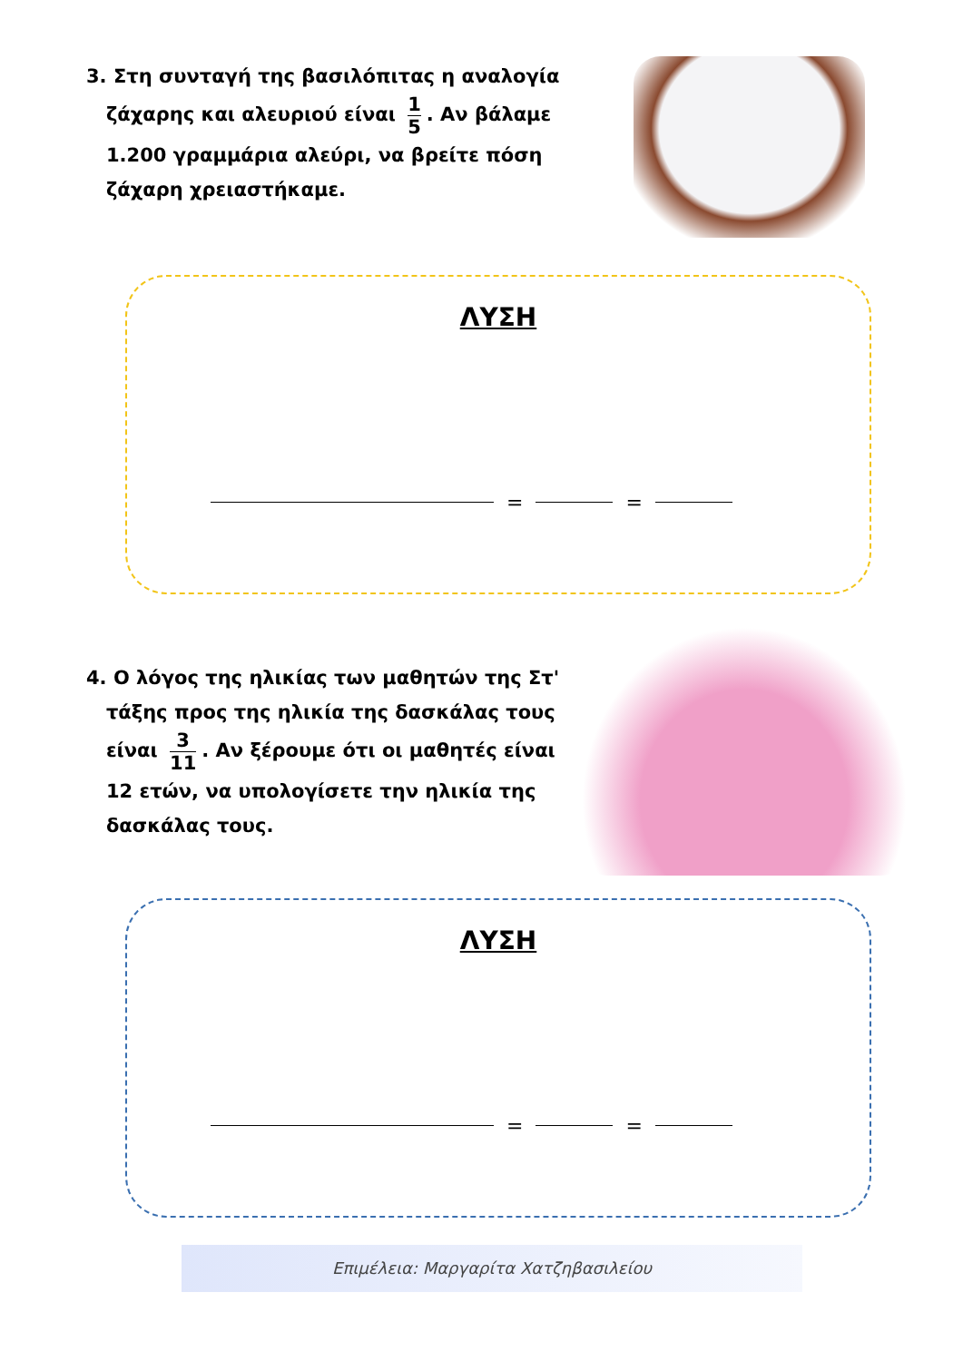3. Στη συνταγή της βασιλόπιτας η αναλογία
ζάχαρης και αλευριού είναι 1 5. Αν βάλαμε
1.200 γραμμάρια αλεύρι, να βρείτε πόση
ζάχαρη χρειαστήκαμε.
ΛΥΣΗ
=
=
4. Ο λόγος της ηλικίας των μαθητών της Στ'
τάξης προς της ηλικία της δασκάλας τους
είναι 3 11. Αν ξέρουμε ότι οι μαθητές είναι
12 ετών, να υπολογίσετε την ηλικία της
δασκάλας τους.
ΛΥΣΗ
=
=
Επιμέλεια: Μαργαρίτα Χατζηβασιλείου